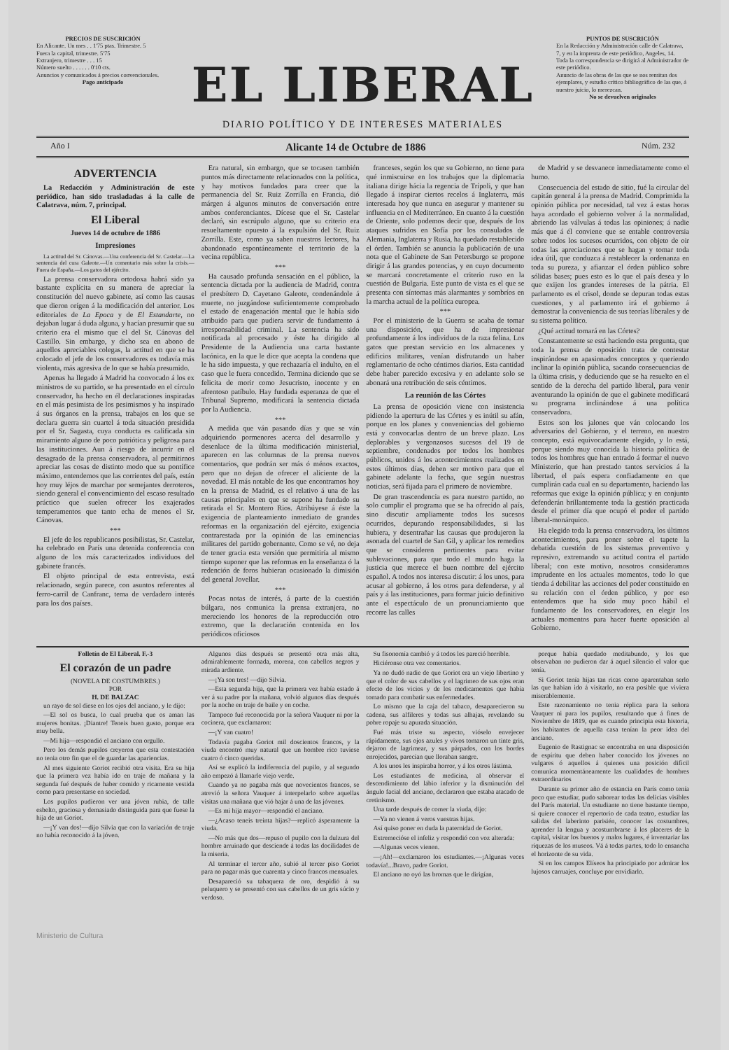PRECIOS DE SUSCRICIÓN
En Alicante. Un mes . . 1'75 ptas. Trimestre. 5
Fuera la capital, trimestre. 5'75
Extranjero, trimestre . . . 15
Número suelto . . . . . . 0'10 cts.
Anuncios y comunicados á precios convencionales.
Pago anticipado
EL LIBERAL
DIARIO POLÍTICO Y DE INTERESES MATERIALES
PUNTOS DE SUSCRICIÓN
En la Redacción y Administración calle de Calatrava, 7, y en la imprenta de este periódico, Angeles, 14.
Toda la correspondencia se dirigirá al Administrador de este periódico.
Anuncio de las obras de las que se nos remitan dos ejemplares, y estudio crítico bibliográfico de las que, á nuestro juicio, lo merezcan.
No se devuelven originales
Año I Alicante 14 de Octubre de 1886 Núm. 232
ADVERTENCIA
La Redacción y Administración de este periódico, han sido trasladadas á la calle de Calatrava, núm. 7, principal.
El Liberal
Jueves 14 de octubre de 1886
Impresiones
La actitud del Sr. Cánovas.—Una conferencia del Sr. Castelar.—La sentencia del cura Galeote.—Un comentario más sobre la crisis.—Fuera de España.—Los gatos del ejército.
La prensa conservadora ortodoxa habrá sido ya bastante explícita en su manera de apreciar la constitución del nuevo gabinete, así como las causas que dieron orígen á la modificación del anterior. Los editoriales de La Epoca y de El Estandarte, no dejaban lugar á duda alguna, y hacían presumir que su criterio era el mismo que el del Sr. Cánovas del Castillo. Sin embargo, y dicho sea en abono de aquellos apreciables colegas, la actitud en que se ha colocado el jefe de los conservadores es todavía más violenta, más agresiva de lo que se había presumido.
Apenas ha llegado á Madrid ha convocado á los ex ministros de su partido, se ha presentado en el círculo conservador, ha hecho en él declaraciones inspiradas en el más pesimista de los pesimismos y ha inspirado á sus órganos en la prensa, trabajos en los que se declara guerra sin cuartel á toda situación presidida por el Sr. Sagasta, cuya conducta es calificada sin miramiento alguno de poco patriótica y peligrosa para las instituciones. Aun á riesgo de incurrir en el desagrado de la prensa conservadora, al permitirnos apreciar las cosas de distinto modo que su pontífice máximo, entendemos que las corrientes del país, están hoy muy léjos de marchar por semejantes derroteros, siendo general el convencimiento del escaso resultado práctico que suelen ofrecer los exajerados temperamentos que tanto echa de menos el Sr. Cánovas.
***
El jefe de los republicanos posibilistas, Sr. Castelar, ha celebrado en París una detenida conferencia con alguno de los más caracterizados individuos del gabinete francés.
El objeto principal de esta entrevista, está relacionado, según parece, con asuntos referentes al ferro-carril de Canfranc, tema de verdadero interés para los dos países.
Era natural, sin embargo, que se tocasen también puntos más directamente relacionados con la política, y hay motivos fundados para creer que la permanencia del Sr. Ruiz Zorrilla en Francia, dió márgen á algunos minutos de conversación entre ambos conferenciantes. Dícese que el Sr. Castelar declaró, sin escrúpulo alguno, que su criterio era resueltamente opuesto á la expulsión del Sr. Ruiz Zorrilla. Este, como ya saben nuestros lectores, ha abandonado espontáneamente el territorio de la vecina república.
***
Ha causado profunda sensación en el público, la sentencia dictada por la audiencia de Madrid, contra el presbítero D. Cayetano Galeote, condenándole á muerte, no juzgándose suficientemente comprobado el estado de enagenación mental que le había sido atribuido para que pudiera servir de fundamento á irresponsabilidad criminal. La sentencia ha sido notificada al procesado y éste ha dirigido al Presidente de la Audiencia una carta bastante lacónica, en la que le dice que acepta la condena que le ha sido impuesta, y que rechazaría el indulto, en el caso que le fuera concedido. Termina diciendo que se felicita de morir como Jesucristo, inocente y en afrentoso patíbulo. Hay fundada esperanza de que el Tribunal Supremo, modificará la sentencia dictada por la Audiencia.
***
A medida que ván pasando días y que se ván adquiriendo pormenores acerca del desarrollo y desenlace de la última modificación ministerial, aparecen en las columnas de la prensa nuevos comentarios, que podrán ser más ó ménos exactos, pero que no dejan de ofrecer el aliciente de la novedad. El más notable de los que encontramos hoy en la prensa de Madrid, es el relativo á una de las causas principales en que se supone ha fundado su retirada el Sr. Montero Rios. Atribúyese á éste la exigencia de planteamiento inmediato de grandes reformas en la organización del ejército, exigencia contrarestada por la opinión de las eminencias militares del partido gobernante. Como se vé, no deja de tener gracia esta versión que permitiría al mismo tiempo suponer que las reformas en la enseñanza ó la redención de foros hubieran ocasionado la dimisión del general Jovellar.
***
Pocas notas de interés, á parte de la cuestión búlgara, nos comunica la prensa extranjera, no mereciendo los honores de la reproducción otro extremo, que la declaración contenida en los periódicos oficiosos
franceses, según los que su Gobierno, no tiene para qué inmiscuirse en los trabajos que la diplomacia italiana dirige hácia la regencia de Trípoli, y que han llegado á inspirar ciertos recelos á Inglaterra, más interesada hoy que nunca en asegurar y mantener su influencia en el Mediterráneo. En cuanto á la cuestión de Oriente, solo podemos decir que, después de los ataques sufridos en Sofía por los consulados de Alemania, Inglaterra y Rusia, ha quedado restablecido el órden. También se anuncia la publicación de una nota que el Gabinete de San Petersburgo se propone dirigir á las grandes potencias, y en cuyo documento se marcará concretamente el criterio ruso en la cuestión de Bulgaria. Este punto de vista es el que se presenta con síntomas más alarmantes y sombríos en la marcha actual de la política europea.
***
Por el ministerio de la Guerra se acaba de tomar una disposición, que ha de impresionar profundamente á los individuos de la raza felina. Los gatos que prestan servicio en los almacenes y edificios militares, venían disfrutando un haber reglamentario de ocho céntimos diarios. Esta cantidad debe haber parecido excesiva y en adelante solo se abonará una retribución de seis céntimos.
La reunión de las Córtes
La prensa de oposición viene con insistencia pidiendo la apertura de las Córtes y es inútil su afán, porque en los planes y conveniencias del gobierno está y convocarlas dentro de un breve plazo. Los deplorables y vergonzosos sucesos del 19 de septiembre, condenados por todos los hombres públicos, unidos á los acontecimientos realizados en estos últimos días, deben ser motivo para que el gabinete adelante la fecha, que según nuestras noticias, será fijada para el primero de noviembre.
De gran trascendencia es para nuestro partido, no solo cumplir el programa que se ha ofrecido al país, sino discutir ampliamente todos los sucesos ocurridos, depurando responsabilidades, si las hubiera, y desentrañar las causas que produjeron la asonada del cuartel de San Gil, y aplicar los remedios que se consideren pertinentes para evitar sublevaciones, para que todo el mundo haga la justicia que merece el buen nombre del ejército español. A todos nos interesa discutir: á los unos, para acusar al gobierno, á los otros para defenderse, y al país y á las instituciones, para formar juicio definitivo ante el espectáculo de un pronunciamiento que recorre las calles
de Madrid y se desvanece inmediatamente como el humo.
Consecuencia del estado de sitio, fué la circular del capitán general á la prensa de Madrid. Comprimida la opinión pública por necesidad, tal vez á estas horas haya acordado el gobierno volver á la normalidad, abriendo las válvulas á todas las opiniones; á nadie más que á él conviene que se entable controversia sobre todos los sucesos ocurridos, con objeto de oir todas las apreciaciones que se hagan y tomar toda idea útil, que conduzca á restablecer la ordenanza en toda su pureza, y afianzar el órden público sobre sólidas bases; pues esto es lo que el país desea y lo que exijen los grandes intereses de la pátria. El parlamento es el crisol, donde se depuran todas estas cuestiones, y al parlamento irá el gobierno á demostrar la conveniencia de sus teorías liberales y de su sistema político.
¿Qué actitud tomará en las Córtes?
Constantemente se está haciendo esta pregunta, que toda la prensa de oposición trata de contestar inspirándose en apasionados conceptos y queriendo inclinar la opinión pública, sacando consecuencias de la última crisis, y deduciendo que se ha resuelto en el sentido de la derecha del partido liberal, para venir aventurando la opinión de que el gabinete modificará su programa inclinándose á una política conservadora.
Estos son los jalones que ván colocando los adversarios del Gobierno, y el terreno, en nuestro concepto, está equivocadamente elegido, y lo está, porque siendo muy conocida la historia política de todos los hombres que han entrado á formar el nuevo Ministerio, que han prestado tantos servicios á la libertad, el país espera confiadamente en que cumplirán cada cual en su departamento, haciendo las reformas que exige la opinión pública; y en conjunto defenderán brillantemente toda la gestión practicada desde el primer día que ocupó el poder el partido liberal-monárquico.
Ha elegido toda la prensa conservadora, los últimos acontecimientos, para poner sobre el tapete la debatida cuestión de los sistemas preventivo y represivo, extremando su actitud contra el partido liberal; con este motivo, nosotros consideramos imprudente en los actuales momentos, todo lo que tienda á debilitar las acciones del poder constituido en su relación con el órden público, y por eso entendemos que ha sido muy poco hábil el fundamento de los conservadores, en elegir los actuales momentos para hacer fuerte oposición al Gobierno.
Folletín de El Liberal. F.-3
El corazón de un padre
(NOVELA DE COSTUMBRES.)
POR
H. DE BALZAC
un rayo de sol diese en los ojos del anciano, y le dijo:
—El sol os busca, lo cual prueba que os aman las mujeres bonitas. ¡Diantre! Teneis buen gusto, porque era muy bella.
—Mi hija—respondió el anciano con orgullo.
Pero los demás pupilos creyeron que esta contestación no tenia otro fin que el de guardar las apariencias.
Al mes siguiente Goriot recibió otra visita. Era su hija que la primera vez había ido en traje de mañana y la segunda fué después de haber comido y ricamente vestida como para presentarse en sociedad.
Los pupilos pudieron ver una jóven rubia, de talle esbelto, graciosa y demasiado distinguida para que fuese la hija de un Goriot.
—¡Y van dos!—dijo Silvia que con la variación de traje no había reconocido á la jóven.
Algunos días después se presentó otra más alta, admirablemente formada, morena, con cabellos negros y mirada ardiente.
—¡Ya son tres! —dijo Silvia.
—Esta segunda hija, que la primera vez había estado á ver á su padre por la mañana, volvió algunos días después por la noche en traje de baile y en coche.
Tampoco fué reconocida por la señora Vauquer ni por la cocinera, que exclamaron:
—¡Y van cuatro!
Todavía pagaba Goriot mil doscientos francos, y la viuda encontró muy natural que un hombre rico tuviese cuatro ó cinco queridas.
Así se explicó la indiferencia del pupilo, y al segundo año empezó á llamarle viejo verde.
Cuando ya no pagaba más que novecientos francos, se atrevió la señora Vauquer á interpelarlo sobre aquellas visitas una mañana que vió bajar á una de las jóvenes.
—Es mi hija mayor—respondió el anciano.
—¿Acaso teneis treinta hijas?—replicó ásperamente la viuda.
—No más que dos—repuso el pupilo con la dulzura del hombre arruinado que desciende á todas las docilidades de la miseria.
Al terminar el tercer año, subió al tercer piso Goriot para no pagar más que cuarenta y cinco francos mensuales.
Desapareció su tabaquera de oro, despidió á su peluquero y se presentó con sus cabellos de un gris súcio y verdoso.
Su fisonomía cambió y á todos les pareció horrible.
Hiciéronse otra vez comentarios.
Ya no dudó nadie de que Goriot era un viejo libertino y que el color de sus cabellos y el lagrimeo de sus ojos eran efecto de los vicios y de los medicamentos que había tomado para combatir sus enfermedades.
Lo mismo que la caja del tabaco, desaparecieron su cadena, sus alfileres y todas sus alhajas, revelando su pobre ropaje su apurada situación.
Fué más triste su aspecto, vióselo envejecer rápidamente, sus ojos azules y vivos tomaron un tinte gris, dejaron de lagrimear, y sus párpados, con los bordes enrojecidos, parecían que lloraban sangre.
A los unos les inspiraba horror, y á los otros lástima.
Los estudiantes de medicina, al observar el descendimiento del lábio inferior y la disminución del ángulo facial del anciano, declararon que estaba atacado de cretinismo.
Una tarde después de comer la viuda, dijo:
—Ya no vienen á veros vuestras hijas.
Así quiso poner en duda la paternidad de Goriot.
Extremecióse el infeliz y respondió con voz alterada:
—Algunas veces vienen.
—¡Ah!—exclamaron los estudiantes.—¡Algunas veces todavía!...Bravo, padre Goriot.
El anciano no oyó las bromas que le dirigían,
porque había quedado meditabundo, y los que observaban no pudieron dar á aquel silencio el valor que tenía.
Si Goriot tenía hijas tan ricas como aparentaban serlo las que habian ido á visitarlo, no era posible que viviera miserablemente.
Este razonamiento no tenia réplica para la señora Vauquer ni para los pupilos, resultando que á fines de Noviembre de 1819, que es cuando principia esta historia, los habitantes de aquella casa tenían la peor idea del anciano.
Eugenio de Rastignac se encontraba en una disposición de espíritu que deben haber conocido los jóvenes no vulgares ó aquellos á quienes una posición difícil comunica momentáneamente las cualidades de hombres extraordinarios
Durante su primer año de estancia en París como tenía poco que estudiar, pudo saborear todas las delicias visibles del París material. Un estudiante no tiene bastante tiempo, si quiere conocer el repertorio de cada teatro, estudiar las salidas del laberinto parisién, conocer las costumbres, aprender la lengua y acostumbrarse á los placeres de la capital, visitar los buenos y malos lugares, é inventariar las riquezas de los museos. Vá á todas partes, todo lo ensancha el horizonte de su vida.
Si en los campos Elíseos ha principiado por admirar los lujosos carruajes, concluye por envidiarlo.
Ministerio de Cultura